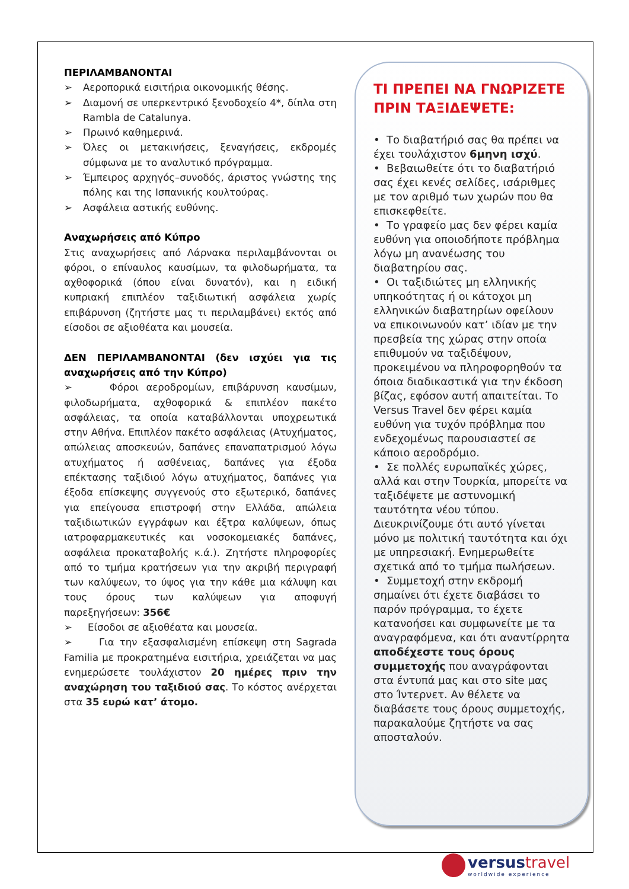ΠΕΡΙΛΑΜΒΑΝΟΝΤΑΙ
➢ Αεροπορικά εισιτήρια οικονομικής θέσης.
➢ Διαμονή σε υπερκεντρικό ξενοδοχείο 4*, δίπλα στη Rambla de Catalunya.
➢ Πρωινό καθημερινά.
➢ Όλες οι μετακινήσεις, ξεναγήσεις, εκδρομές σύμφωνα με το αναλυτικό πρόγραμμα.
➢ Έμπειρος αρχηγός–συνοδός, άριστος γνώστης της πόλης και της Ισπανικής κουλτούρας.
➢ Ασφάλεια αστικής ευθύνης.
Αναχωρήσεις από Κύπρο
Στις αναχωρήσεις από Λάρνακα περιλαμβάνονται οι φόροι, ο επίναυλος καυσίμων, τα φιλοδωρήματα, τα αχθοφορικά (όπου είναι δυνατόν), και η ειδική κυπριακή επιπλέον ταξιδιωτική ασφάλεια χωρίς επιβάρυνση (ζητήστε μας τι περιλαμβάνει) εκτός από είσοδοι σε αξιοθέατα και μουσεία.
ΔΕΝ ΠΕΡΙΛΑΜΒΑΝΟΝΤΑΙ (δεν ισχύει για τις αναχωρήσεις από την Κύπρο)
➢ Φόροι αεροδρομίων, επιβάρυνση καυσίμων, φιλοδωρήματα, αχθοφορικά & επιπλέον πακέτο ασφάλειας, τα οποία καταβάλλονται υποχρεωτικά στην Αθήνα. Επιπλέον πακέτο ασφάλειας (Ατυχήματος, απώλειας αποσκευών, δαπάνες επαναπατρισμού λόγω ατυχήματος ή ασθένειας, δαπάνες για έξοδα επέκτασης ταξιδιού λόγω ατυχήματος, δαπάνες για έξοδα επίσκεψης συγγενούς στο εξωτερικό, δαπάνες για επείγουσα επιστροφή στην Ελλάδα, απώλεια ταξιδιωτικών εγγράφων και έξτρα καλύψεων, όπως ιατροφαρμακευτικές και νοσοκομειακές δαπάνες, ασφάλεια προκαταβολής κ.ά.). Ζητήστε πληροφορίες από το τμήμα κρατήσεων για την ακριβή περιγραφή των καλύψεων, το ύψος για την κάθε μια κάλυψη και τους όρους των καλύψεων για αποφυγή παρεξηγήσεων: 356€
➢ Είσοδοι σε αξιοθέατα και μουσεία.
➢ Για την εξασφαλισμένη επίσκεψη στη Sagrada Familia με προκρατημένα εισιτήρια, χρειάζεται να μας ενημερώσετε τουλάχιστον 20 ημέρες πριν την αναχώρηση του ταξιδιού σας. Το κόστος ανέρχεται στα 35 ευρώ κατ’ άτομο.
ΤΙ ΠΡΕΠΕΙ ΝΑ ΓΝΩΡΙΖΕΤΕ ΠΡΙΝ ΤΑΞΙΔΕΨΕΤΕ:
• Το διαβατήριό σας θα πρέπει να έχει τουλάχιστον 6μηνη ισχύ.
• Βεβαιωθείτε ότι το διαβατήριό σας έχει κενές σελίδες, ισάριθμες με τον αριθμό των χωρών που θα επισκεφθείτε.
• Το γραφείο μας δεν φέρει καμία ευθύνη για οποιοδήποτε πρόβλημα λόγω μη ανανέωσης του διαβατηρίου σας.
• Οι ταξιδιώτες μη ελληνικής υπηκοότητας ή οι κάτοχοι μη ελληνικών διαβατηρίων οφείλουν να επικοινωνούν κατ’ ιδίαν με την πρεσβεία της χώρας στην οποία επιθυμούν να ταξιδέψουν, προκειμένου να πληροφορηθούν τα όποια διαδικαστικά για την έκδοση βίζας, εφόσον αυτή απαιτείται. Το Versus Travel δεν φέρει καμία ευθύνη για τυχόν πρόβλημα που ενδεχομένως παρουσιαστεί σε κάποιο αεροδρόμιο.
• Σε πολλές ευρωπαϊκές χώρες, αλλά και στην Τουρκία, μπορείτε να ταξιδέψετε με αστυνομική ταυτότητα νέου τύπου. Διευκρινίζουμε ότι αυτό γίνεται μόνο με πολιτική ταυτότητα και όχι με υπηρεσιακή. Ενημερωθείτε σχετικά από το τμήμα πωλήσεων.
• Συμμετοχή στην εκδρομή σημαίνει ότι έχετε διαβάσει το παρόν πρόγραμμα, το έχετε κατανοήσει και συμφωνείτε με τα αναγραφόμενα, και ότι αναντίρρητα αποδέχεστε τους όρους συμμετοχής που αναγράφονται στα έντυπά μας και στο site μας στο Ίντερνετ. Αν θέλετε να διαβάσετε τους όρους συμμετοχής, παρακαλούμε ζητήστε να σας αποσταλούν.
versustravel
worldwide experience